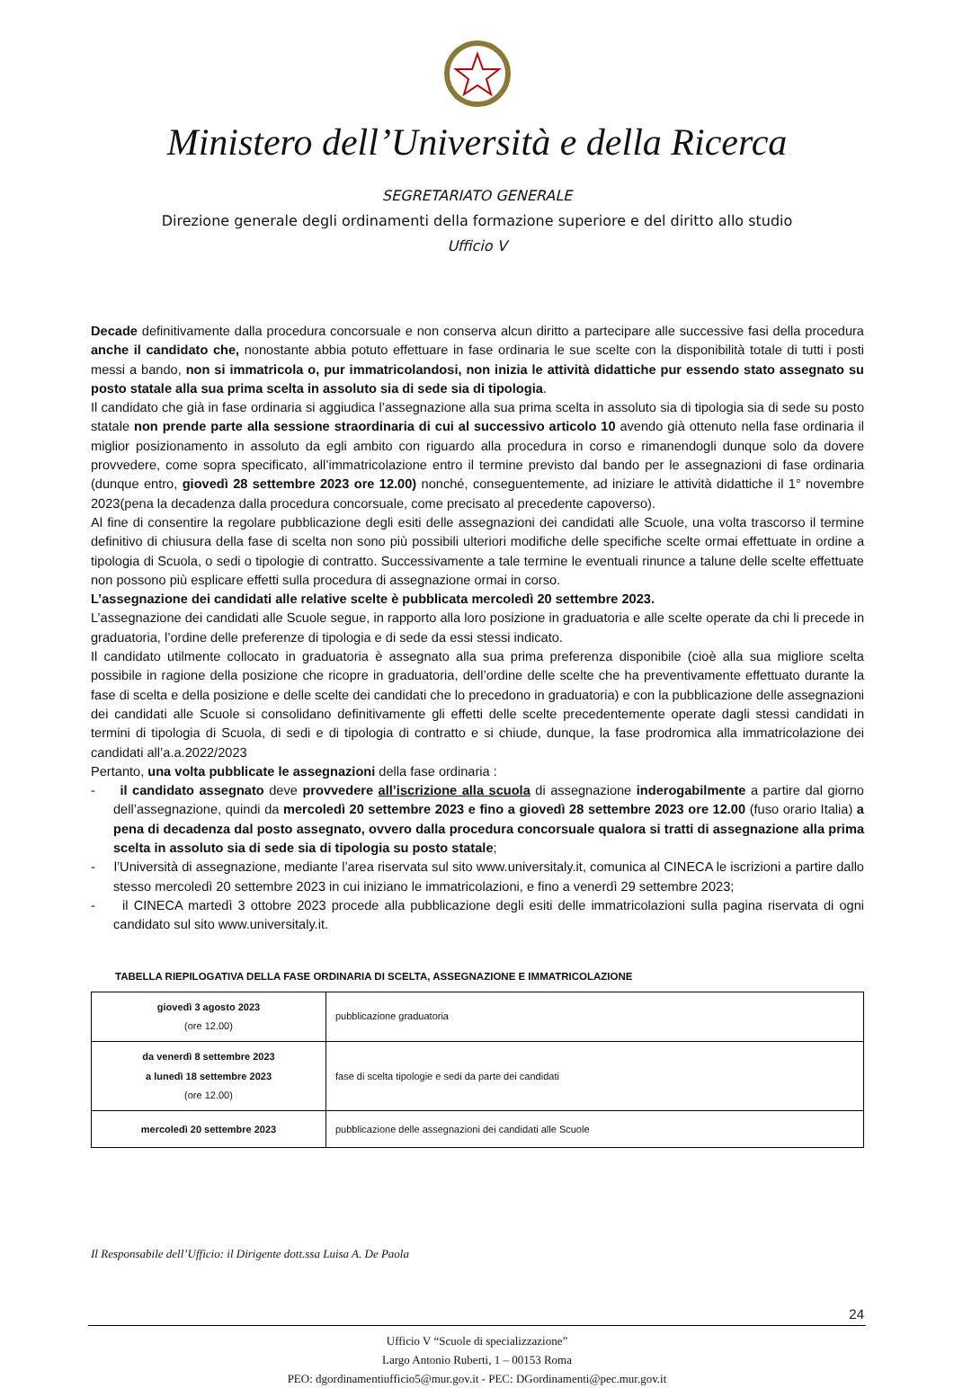Ministero dell’Università e della Ricerca
SEGRETARIATO GENERALE
Direzione generale degli ordinamenti della formazione superiore e del diritto allo studio
Ufficio V
Decade definitivamente dalla procedura concorsuale e non conserva alcun diritto a partecipare alle successive fasi della procedura anche il candidato che, nonostante abbia potuto effettuare in fase ordinaria le sue scelte con la disponibilità totale di tutti i posti messi a bando, non si immatricola o, pur immatricolandosi, non inizia le attività didattiche pur essendo stato assegnato su posto statale alla sua prima scelta in assoluto sia di sede sia di tipologia.
Il candidato che già in fase ordinaria si aggiudica l’assegnazione alla sua prima scelta in assoluto sia di tipologia sia di sede su posto statale non prende parte alla sessione straordinaria di cui al successivo articolo 10 avendo già ottenuto nella fase ordinaria il miglior posizionamento in assoluto da egli ambito con riguardo alla procedura in corso e rimanendogli dunque solo da dovere provvedere, come sopra specificato, all’immatricolazione entro il termine previsto dal bando per le assegnazioni di fase ordinaria (dunque entro, giovedì 28 settembre 2023 ore 12.00) nonché, conseguentemente, ad iniziare le attività didattiche il 1° novembre 2023(pena la decadenza dalla procedura concorsuale, come precisato al precedente capoverso).
Al fine di consentire la regolare pubblicazione degli esiti delle assegnazioni dei candidati alle Scuole, una volta trascorso il termine definitivo di chiusura della fase di scelta non sono più possibili ulteriori modifiche delle specifiche scelte ormai effettuate in ordine a tipologia di Scuola, o sedi o tipologie di contratto. Successivamente a tale termine le eventuali rinunce a talune delle scelte effettuate non possono più esplicare effetti sulla procedura di assegnazione ormai in corso.
L’assegnazione dei candidati alle relative scelte è pubblicata mercoledì 20 settembre 2023.
L’assegnazione dei candidati alle Scuole segue, in rapporto alla loro posizione in graduatoria e alle scelte operate da chi li precede in graduatoria, l’ordine delle preferenze di tipologia e di sede da essi stessi indicato.
Il candidato utilmente collocato in graduatoria è assegnato alla sua prima preferenza disponibile (cioè alla sua migliore scelta possibile in ragione della posizione che ricopre in graduatoria, dell’ordine delle scelte che ha preventivamente effettuato durante la fase di scelta e della posizione e delle scelte dei candidati che lo precedono in graduatoria) e con la pubblicazione delle assegnazioni dei candidati alle Scuole si consolidano definitivamente gli effetti delle scelte precedentemente operate dagli stessi candidati in termini di tipologia di Scuola, di sedi e di tipologia di contratto e si chiude, dunque, la fase prodromica alla immatricolazione dei candidati all’a.a.2022/2023
Pertanto, una volta pubblicate le assegnazioni della fase ordinaria :
- il candidato assegnato deve provvedere all’iscrizione alla scuola di assegnazione inderogabilmente a partire dal giorno dell’assegnazione, quindi da mercoledì 20 settembre 2023 e fino a giovedì 28 settembre 2023 ore 12.00 (fuso orario Italia) a pena di decadenza dal posto assegnato, ovvero dalla procedura concorsuale qualora si tratti di assegnazione alla prima scelta in assoluto sia di sede sia di tipologia su posto statale;
- l’Università di assegnazione, mediante l’area riservata sul sito www.universitaly.it, comunica al CINECA le iscrizioni a partire dallo stesso mercoledì 20 settembre 2023 in cui iniziano le immatricolazioni, e fino a venerdì 29 settembre 2023;
- il CINECA martedì 3 ottobre 2023 procede alla pubblicazione degli esiti delle immatricolazioni sulla pagina riservata di ogni candidato sul sito www.universitaly.it.
TABELLA RIEPILOGATIVA DELLA FASE ORDINARIA DI SCELTA, ASSEGNAZIONE E IMMATRICOLAZIONE
| giovedì 3 agosto 2023 (ore 12.00) | pubblicazione graduatoria |
| da venerdì 8 settembre 2023 a lunedì 18 settembre 2023 (ore 12.00) | fase di scelta tipologie e sedi da parte dei candidati |
| mercoledì 20 settembre 2023 | pubblicazione delle assegnazioni dei candidati alle Scuole |
Il Responsabile dell’Ufficio: il Dirigente dott.ssa Luisa A. De Paola
24
Ufficio V “Scuole di specializzazione”
Largo Antonio Ruberti, 1 – 00153 Roma
PEO: dgordinamentiufficio5@mur.gov.it - PEC: DGordinamenti@pec.mur.gov.it